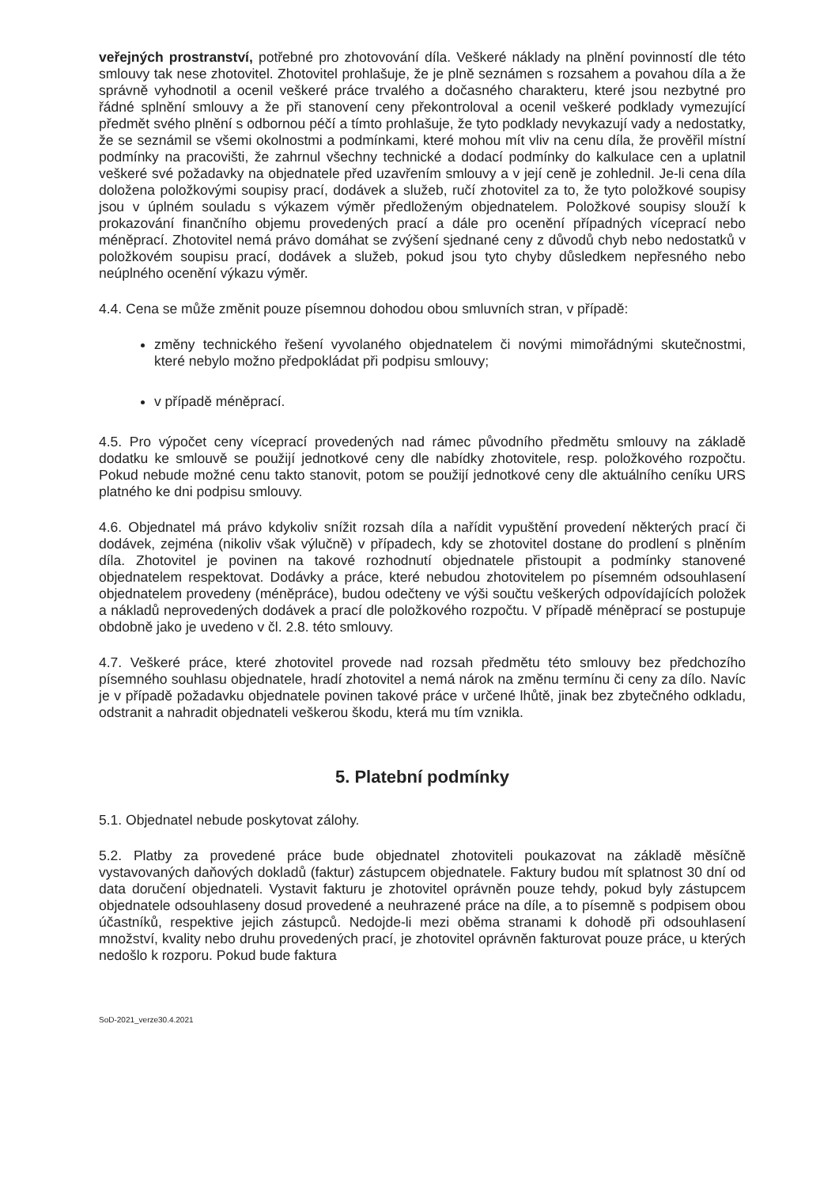veřejných prostranství, potřebné pro zhotovování díla. Veškeré náklady na plnění povinností dle této smlouvy tak nese zhotovitel. Zhotovitel prohlašuje, že je plně seznámen s rozsahem a povahou díla a že správně vyhodnotil a ocenil veškeré práce trvalého a dočasného charakteru, které jsou nezbytné pro řádné splnění smlouvy a že při stanovení ceny překontroloval a ocenil veškeré podklady vymezující předmět svého plnění s odbornou péčí a tímto prohlašuje, že tyto podklady nevykazují vady a nedostatky, že se seznámil se všemi okolnostmi a podmínkami, které mohou mít vliv na cenu díla, že prověřil místní podmínky na pracovišti, že zahrnul všechny technické a dodací podmínky do kalkulace cen a uplatnil veškeré své požadavky na objednatele před uzavřením smlouvy a v její ceně je zohlednil. Je-li cena díla doložena položkovými soupisy prací, dodávek a služeb, ručí zhotovitel za to, že tyto položkové soupisy jsou v úplném souladu s výkazem výměr předloženým objednatelem. Položkové soupisy slouží k prokazování finančního objemu provedených prací a dále pro ocenění případných víceprací nebo méněprací. Zhotovitel nemá právo domáhat se zvýšení sjednané ceny z důvodů chyb nebo nedostatků v položkovém soupisu prací, dodávek a služeb, pokud jsou tyto chyby důsledkem nepřesného nebo neúplného ocenění výkazu výměr.
4.4. Cena se může změnit pouze písemnou dohodou obou smluvních stran, v případě:
změny technického řešení vyvolaného objednatelem či novými mimořádnými skutečnostmi, které nebylo možno předpokládat při podpisu smlouvy;
v případě méněprací.
4.5. Pro výpočet ceny víceprací provedených nad rámec původního předmětu smlouvy na základě dodatku ke smlouvě se použijí jednotkové ceny dle nabídky zhotovitele, resp. položkového rozpočtu. Pokud nebude možné cenu takto stanovit, potom se použijí jednotkové ceny dle aktuálního ceníku URS platného ke dni podpisu smlouvy.
4.6. Objednatel má právo kdykoliv snížit rozsah díla a nařídit vypuštění provedení některých prací či dodávek, zejména (nikoliv však výlučně) v případech, kdy se zhotovitel dostane do prodlení s plněním díla. Zhotovitel je povinen na takové rozhodnutí objednatele přistoupit a podmínky stanovené objednatelem respektovat. Dodávky a práce, které nebudou zhotovitelem po písemném odsouhlasení objednatelem provedeny (méněpráce), budou odečteny ve výši součtu veškerých odpovídajících položek a nákladů neprovedených dodávek a prací dle položkového rozpočtu. V případě méněprací se postupuje obdobně jako je uvedeno v čl. 2.8. této smlouvy.
4.7. Veškeré práce, které zhotovitel provede nad rozsah předmětu této smlouvy bez předchozího písemného souhlasu objednatele, hradí zhotovitel a nemá nárok na změnu termínu či ceny za dílo. Navíc je v případě požadavku objednatele povinen takové práce v určené lhůtě, jinak bez zbytečného odkladu, odstranit a nahradit objednateli veškerou škodu, která mu tím vznikla.
5. Platební podmínky
5.1. Objednatel nebude poskytovat zálohy.
5.2. Platby za provedené práce bude objednatel zhotoviteli poukazovat na základě měsíčně vystavovaných daňových dokladů (faktur) zástupcem objednatele. Faktury budou mít splatnost 30 dní od data doručení objednateli. Vystavit fakturu je zhotovitel oprávněn pouze tehdy, pokud byly zástupcem objednatele odsouhlaseny dosud provedené a neuhrazené práce na díle, a to písemně s podpisem obou účastníků, respektive jejich zástupců. Nedojde-li mezi oběma stranami k dohodě při odsouhlasení množství, kvality nebo druhu provedených prací, je zhotovitel oprávněn fakturovat pouze práce, u kterých nedošlo k rozporu. Pokud bude faktura
SoD-2021_verze30.4.2021